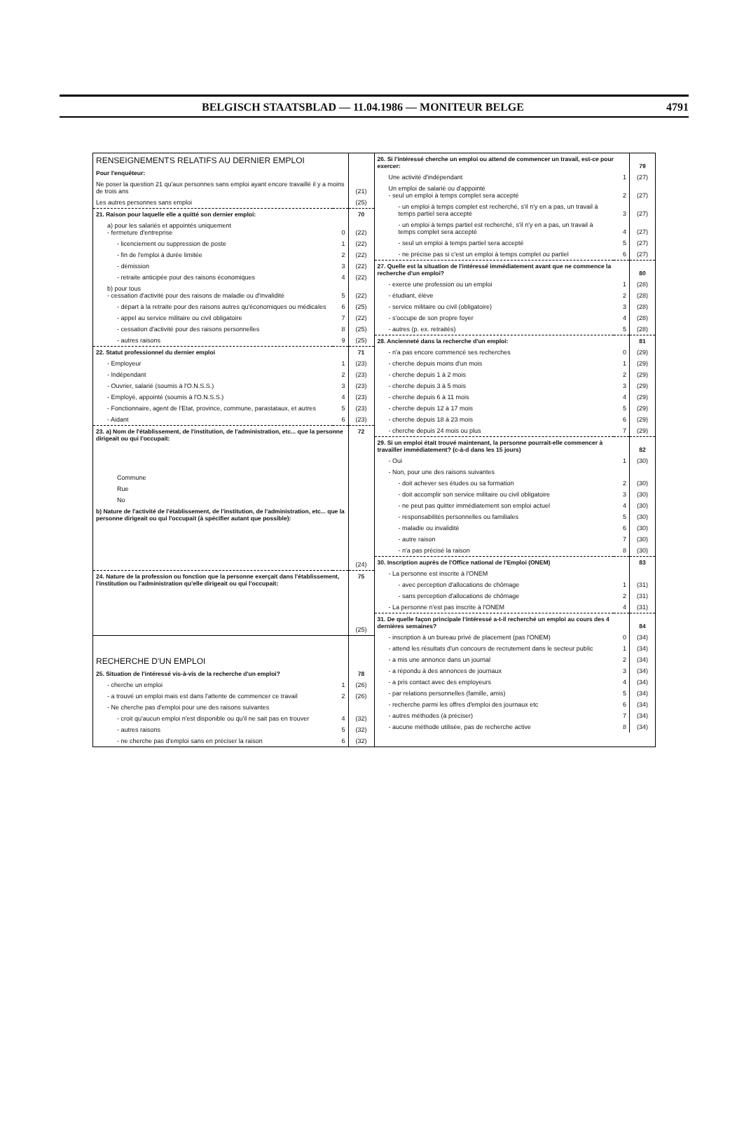BELGISCH STAATSBLAD — 11.04.1986 — MONITEUR BELGE 4791
| RENSEIGNEMENTS RELATIFS AU DERNIER EMPLOI | | |
| Pour l'enquêteur: | | |
| Ne poser la question 21 qu'aux personnes sans emploi ayant encore travaillé il y a moins de trois ans | | (21) |
| Les autres personnes sans emploi | | (25) |
| 21. Raison pour laquelle elle a quitté son dernier emploi: | | 70 |
| a) pour les salariés et appointés uniquement - fermeture d'entreprise | 0 | (22) |
| - licenciement ou suppression de poste | 1 | (22) |
| - fin de l'emploi à durée limitée | 2 | (22) |
| - démission | 3 | (22) |
| - retraite anticipée pour des raisons économiques | 4 | (22) |
| b) pour tous - cessation d'activité pour des raisons de maladie ou d'invalidité | 5 | (22) |
| - départ à la retraite pour des raisons autres qu'économiques ou médicales | 6 | (25) |
| - appel au service militaire ou civil obligatoire | 7 | (22) |
| - cessation d'activité pour des raisons personnelles | 8 | (25) |
| - autres raisons | 9 | (25) |
| 22. Statut professionnel du dernier emploi | | 71 |
| - Employeur | 1 | (23) |
| - Indépendant | 2 | (23) |
| - Ouvrier, salarié (soumis à l'O.N.S.S.) | 3 | (23) |
| - Employé, appointé (soumis à l'O.N.S.S.) | 4 | (23) |
| - Fonctionnaire, agent de l'Etat, province, commune, parastataux, et autres | 5 | (23) |
| - Aidant | 6 | (23) |
| 23. a) Nom de l'établissement, de l'institution, de l'administration, etc... que la personne dirigeait ou qui l'occupait: | | 72 |
| Commune | | |
| Rue | | |
| No | | |
| b) Nature de l'activité de l'établissement, de l'institution, de l'administration, etc... que la personne dirigeait ou qui l'occupait (à spécifier autant que possible): | | |
| | | (24) |
| 24. Nature de la profession ou fonction que la personne exerçait dans l'établissement, l'institution ou l'administration qu'elle dirigeait ou qui l'occupait: | | 75 |
| | | (25) |
| RECHERCHE D'UN EMPLOI | | |
| 25. Situation de l'intéressé vis-à-vis de la recherche d'un emploi? | | 78 |
| - cherche un emploi | 1 | (26) |
| - a trouvé un emploi mais est dans l'attente de commencer ce travail | 2 | (26) |
| - Ne cherche pas d'emploi pour une des raisons suivantes | | |
| - croit qu'aucun emploi n'est disponible ou qu'il ne sait pas en trouver | 4 | (32) |
| - autres raisons | 5 | (32) |
| - ne cherche pas d'emploi sans en préciser la raison | 6 | (32) |
| 26. Si l'intéressé cherche un emploi ou attend de commencer un travail, est-ce pour exercer: | | 79 |
| Une activité d'indépendant | 1 | (27) |
| Un emploi de salarié ou d'appointé - seul un emploi à temps complet sera accepté | 2 | (27) |
| - un emploi à temps complet est recherché, s'il n'y en a pas, un travail à temps partiel sera accepté | 3 | (27) |
| - un emploi à temps partiel est recherché, s'il n'y en a pas, un travail à temps complet sera accepté | 4 | (27) |
| - seul un emploi à temps partiel sera accepté | 5 | (27) |
| - ne précise pas si c'est un emploi à temps complet ou partiel | 6 | (27) |
| 27. Quelle est la situation de l'intéressé immédiatement avant que ne commence la recherche d'un emploi? | | 80 |
| - exerce une profession ou un emploi | 1 | (28) |
| - étudiant, élève | 2 | (28) |
| - service militaire ou civil (obligatoire) | 3 | (28) |
| - s'occupe de son propre foyer | 4 | (28) |
| - autres (p. ex. retraités) | 5 | (28) |
| 28. Ancienneté dans la recherche d'un emploi: | | 81 |
| - n'a pas encore commencé ses recherches | 0 | (29) |
| - cherche depuis moins d'un mois | 1 | (29) |
| - cherche depuis 1 à 2 mois | 2 | (29) |
| - cherche depuis 3 à 5 mois | 3 | (29) |
| - cherche depuis 6 à 11 mois | 4 | (29) |
| - cherche depuis 12 à 17 mois | 5 | (29) |
| - cherche depuis 18 à 23 mois | 6 | (29) |
| - cherche depuis 24 mois ou plus | 7 | (29) |
| 29. Si un emploi était trouvé maintenant, la personne pourrait-elle commencer à travailler immédiatement? (c-à-d dans les 15 jours) | | 82 |
| - Oui | 1 | (30) |
| - Non, pour une des raisons suivantes | | |
| - doit achever ses études ou sa formation | 2 | (30) |
| - doit accomplir son service militaire ou civil obligatoire | 3 | (30) |
| - ne peut pas quitter immédiatement son emploi actuel | 4 | (30) |
| - responsabilités personnelles ou familiales | 5 | (30) |
| - maladie ou invalidité | 6 | (30) |
| - autre raison | 7 | (30) |
| - n'a pas précisé la raison | 8 | (30) |
| 30. Inscription auprès de l'Office national de l'Emploi (ONEM) | | 83 |
| - La personne est inscrite à l'ONEM | | |
| - avec perception d'allocations de chômage | 1 | (31) |
| - sans perception d'allocations de chômage | 2 | (31) |
| - La personne n'est pas inscrite à l'ONEM | 4 | (31) |
| 31. De quelle façon principale l'intéressé a-t-il recherché un emploi au cours des 4 dernières semaines? | | 84 |
| - inscription à un bureau privé de placement (pas l'ONEM) | 0 | (34) |
| - attend les résultats d'un concours de recrutement dans le secteur public | 1 | (34) |
| - a mis une annonce dans un journal | 2 | (34) |
| - a répondu à des annonces de journaux | 3 | (34) |
| - a pris contact avec des employeurs | 4 | (34) |
| - par relations personnelles (famille, amis) | 5 | (34) |
| - recherche parmi les offres d'emploi des journaux etc | 6 | (34) |
| - autres méthodes (à préciser) | 7 | (34) |
| - aucune méthode utilisée, pas de recherche active | 8 | (34) |